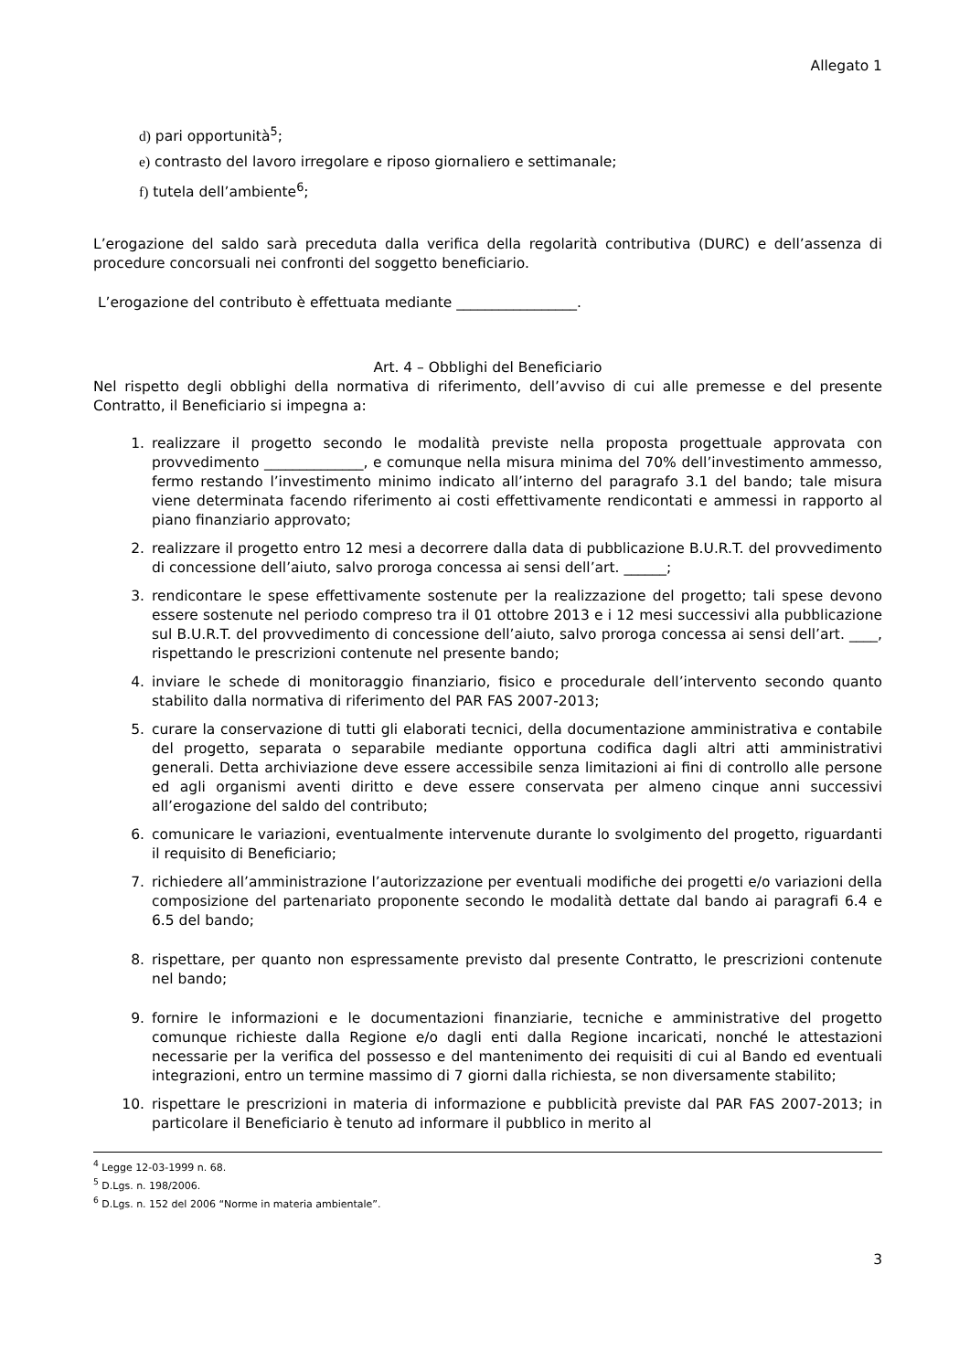Allegato 1
d) pari opportunità<sup>5</sup>;
e) contrasto del lavoro irregolare e riposo giornaliero e settimanale;
f) tutela dell’ambiente<sup>6</sup>;
L’erogazione del saldo sarà preceduta dalla verifica della regolarità contributiva (DURC) e dell’assenza di procedure concorsuali nei confronti del soggetto beneficiario.
L’erogazione del contributo è effettuata mediante _________________.
Art. 4 – Obblighi del Beneficiario
Nel rispetto degli obblighi della normativa di riferimento, dell’avviso di cui alle premesse e del presente Contratto, il Beneficiario si impegna a:
1. realizzare il progetto secondo le modalità previste nella proposta progettuale approvata con provvedimento ______________, e comunque nella misura minima del 70% dell’investimento ammesso, fermo restando l’investimento minimo indicato all’interno del paragrafo 3.1 del bando; tale misura viene determinata facendo riferimento ai costi effettivamente rendicontati e ammessi in rapporto al piano finanziario approvato;
2. realizzare il progetto entro 12 mesi a decorrere dalla data di pubblicazione B.U.R.T. del provvedimento di concessione dell’aiuto, salvo proroga concessa ai sensi dell’art. ______;
3. rendicontare le spese effettivamente sostenute per la realizzazione del progetto; tali spese devono essere sostenute nel periodo compreso tra il 01 ottobre 2013 e i 12 mesi successivi alla pubblicazione sul B.U.R.T. del provvedimento di concessione dell’aiuto, salvo proroga concessa ai sensi dell’art. ____, rispettando le prescrizioni contenute nel presente bando;
4. inviare le schede di monitoraggio finanziario, fisico e procedurale dell’intervento secondo quanto stabilito dalla normativa di riferimento del PAR FAS 2007-2013;
5. curare la conservazione di tutti gli elaborati tecnici, della documentazione amministrativa e contabile del progetto, separata o separabile mediante opportuna codifica dagli altri atti amministrativi generali. Detta archiviazione deve essere accessibile senza limitazioni ai fini di controllo alle persone ed agli organismi aventi diritto e deve essere conservata per almeno cinque anni successivi all’erogazione del saldo del contributo;
6. comunicare le variazioni, eventualmente intervenute durante lo svolgimento del progetto, riguardanti il requisito di Beneficiario;
7. richiedere all’amministrazione l’autorizzazione per eventuali modifiche dei progetti e/o variazioni della composizione del partenariato proponente secondo le modalità dettate dal bando ai paragrafi 6.4 e 6.5 del bando;
8. rispettare, per quanto non espressamente previsto dal presente Contratto, le prescrizioni contenute nel bando;
9. fornire le informazioni e le documentazioni finanziarie, tecniche e amministrative del progetto comunque richieste dalla Regione e/o dagli enti dalla Regione incaricati, nonché le attestazioni necessarie per la verifica del possesso e del mantenimento dei requisiti di cui al Bando ed eventuali integrazioni, entro un termine massimo di 7 giorni dalla richiesta, se non diversamente stabilito;
10. rispettare le prescrizioni in materia di informazione e pubblicità previste dal PAR FAS 2007-2013; in particolare il Beneficiario è tenuto ad informare il pubblico in merito al
<sup>4</sup> Legge 12-03-1999 n. 68.
<sup>5</sup> D.Lgs. n. 198/2006.
<sup>6</sup> D.Lgs. n. 152 del 2006 “Norme in materia ambientale”.
3